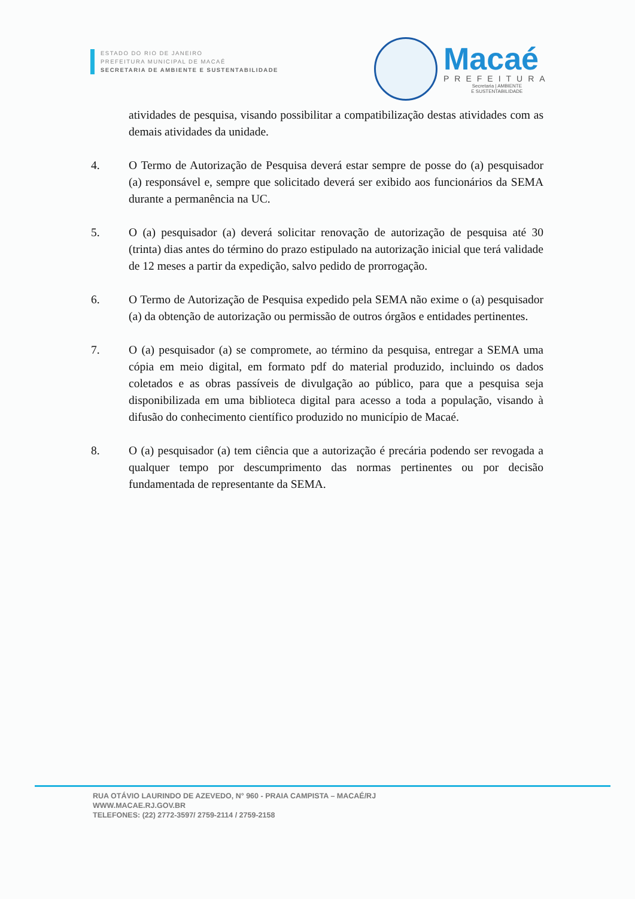ESTADO DO RIO DE JANEIRO
PREFEITURA MUNICIPAL DE MACAÉ
SECRETARIA DE AMBIENTE E SUSTENTABILIDADE
Macaé
PREFEITURA
Secretaria | AMBIENTE
E SUSTENTABILIDADE
atividades de pesquisa, visando possibilitar a compatibilização destas atividades com as demais atividades da unidade.
4. O Termo de Autorização de Pesquisa deverá estar sempre de posse do (a) pesquisador (a) responsável e, sempre que solicitado deverá ser exibido aos funcionários da SEMA durante a permanência na UC.
5. O (a) pesquisador (a) deverá solicitar renovação de autorização de pesquisa até 30 (trinta) dias antes do término do prazo estipulado na autorização inicial que terá validade de 12 meses a partir da expedição, salvo pedido de prorrogação.
6. O Termo de Autorização de Pesquisa expedido pela SEMA não exime o (a) pesquisador (a) da obtenção de autorização ou permissão de outros órgãos e entidades pertinentes.
7. O (a) pesquisador (a) se compromete, ao término da pesquisa, entregar a SEMA uma cópia em meio digital, em formato pdf do material produzido, incluindo os dados coletados e as obras passíveis de divulgação ao público, para que a pesquisa seja disponibilizada em uma biblioteca digital para acesso a toda a população, visando à difusão do conhecimento científico produzido no município de Macaé.
8. O (a) pesquisador (a) tem ciência que a autorização é precária podendo ser revogada a qualquer tempo por descumprimento das normas pertinentes ou por decisão fundamentada de representante da SEMA.
RUA OTÁVIO LAURINDO DE AZEVEDO, N° 960 - PRAIA CAMPISTA – MACAÉ/RJ
WWW.MACAE.RJ.GOV.BR
TELEFONES: (22) 2772-3597/ 2759-2114 / 2759-2158